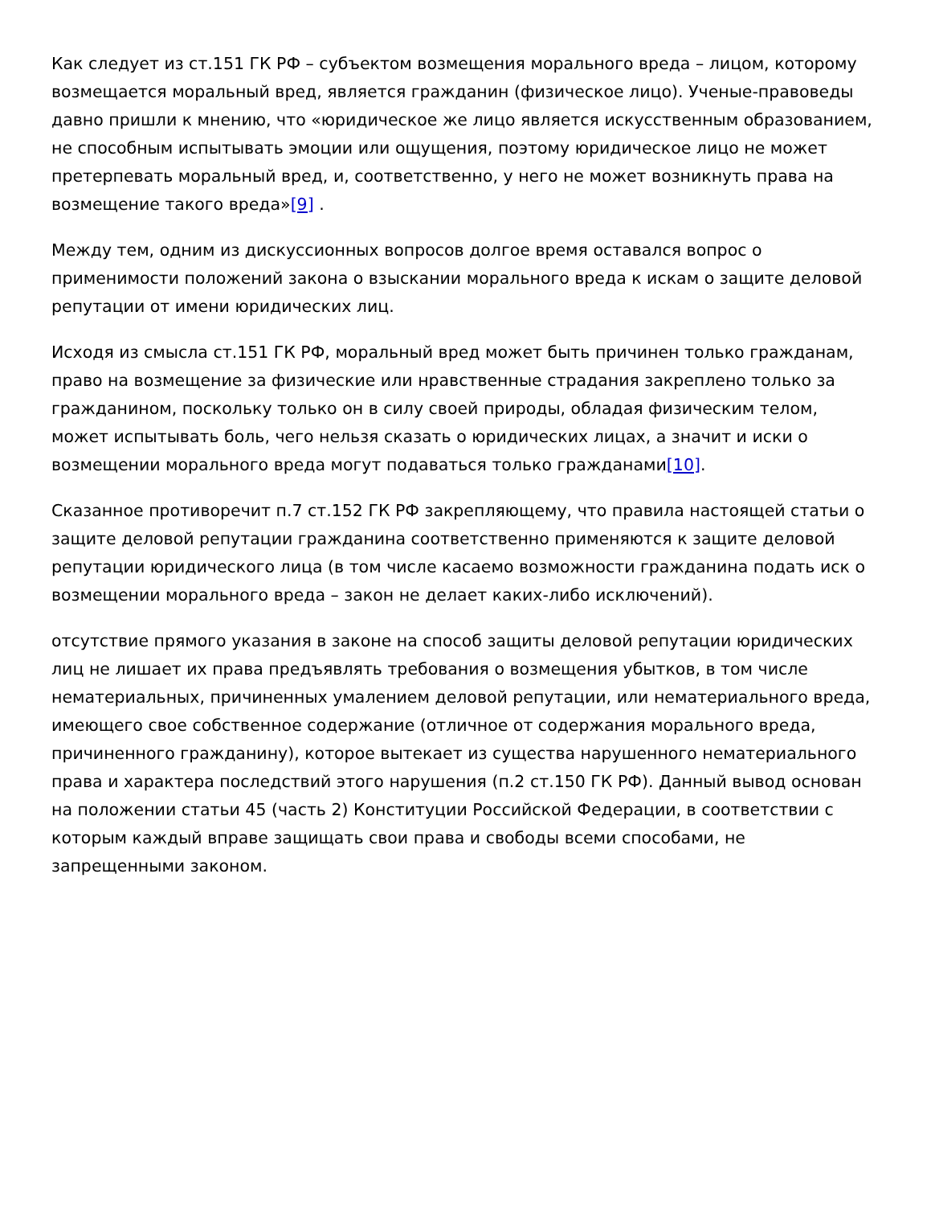Как следует из ст.151 ГК РФ – субъектом возмещения морального вреда – лицом, которому возмещается моральный вред, является гражданин (физическое лицо). Ученые-правоведы давно пришли к мнению, что «юридическое же лицо является искусственным образованием, не способным испытывать эмоции или ощущения, поэтому юридическое лицо не может претерпевать моральный вред, и, соответственно, у него не может возникнуть права на возмещение такого вреда»[9] .
Между тем, одним из дискуссионных вопросов долгое время оставался вопрос о применимости положений закона о взыскании морального вреда к искам о защите деловой репутации от имени юридических лиц.
Исходя из смысла ст.151 ГК РФ, моральный вред может быть причинен только гражданам, право на возмещение за физические или нравственные страдания закреплено только за гражданином, поскольку только он в силу своей природы, обладая физическим телом, может испытывать боль, чего нельзя сказать о юридических лицах, а значит и иски о возмещении морального вреда могут подаваться только гражданами[10].
Сказанное противоречит п.7 ст.152 ГК РФ закрепляющему, что правила настоящей статьи о защите деловой репутации гражданина соответственно применяются к защите деловой репутации юридического лица (в том числе касаемо возможности гражданина подать иск о возмещении морального вреда – закон не делает каких-либо исключений).
отсутствие прямого указания в законе на способ защиты деловой репутации юридических лиц не лишает их права предъявлять требования о возмещения убытков, в том числе нематериальных, причиненных умалением деловой репутации, или нематериального вреда, имеющего свое собственное содержание (отличное от содержания морального вреда, причиненного гражданину), которое вытекает из существа нарушенного нематериального права и характера последствий этого нарушения (п.2 ст.150 ГК РФ). Данный вывод основан на положении статьи 45 (часть 2) Конституции Российской Федерации, в соответствии с которым каждый вправе защищать свои права и свободы всеми способами, не запрещенными законом.